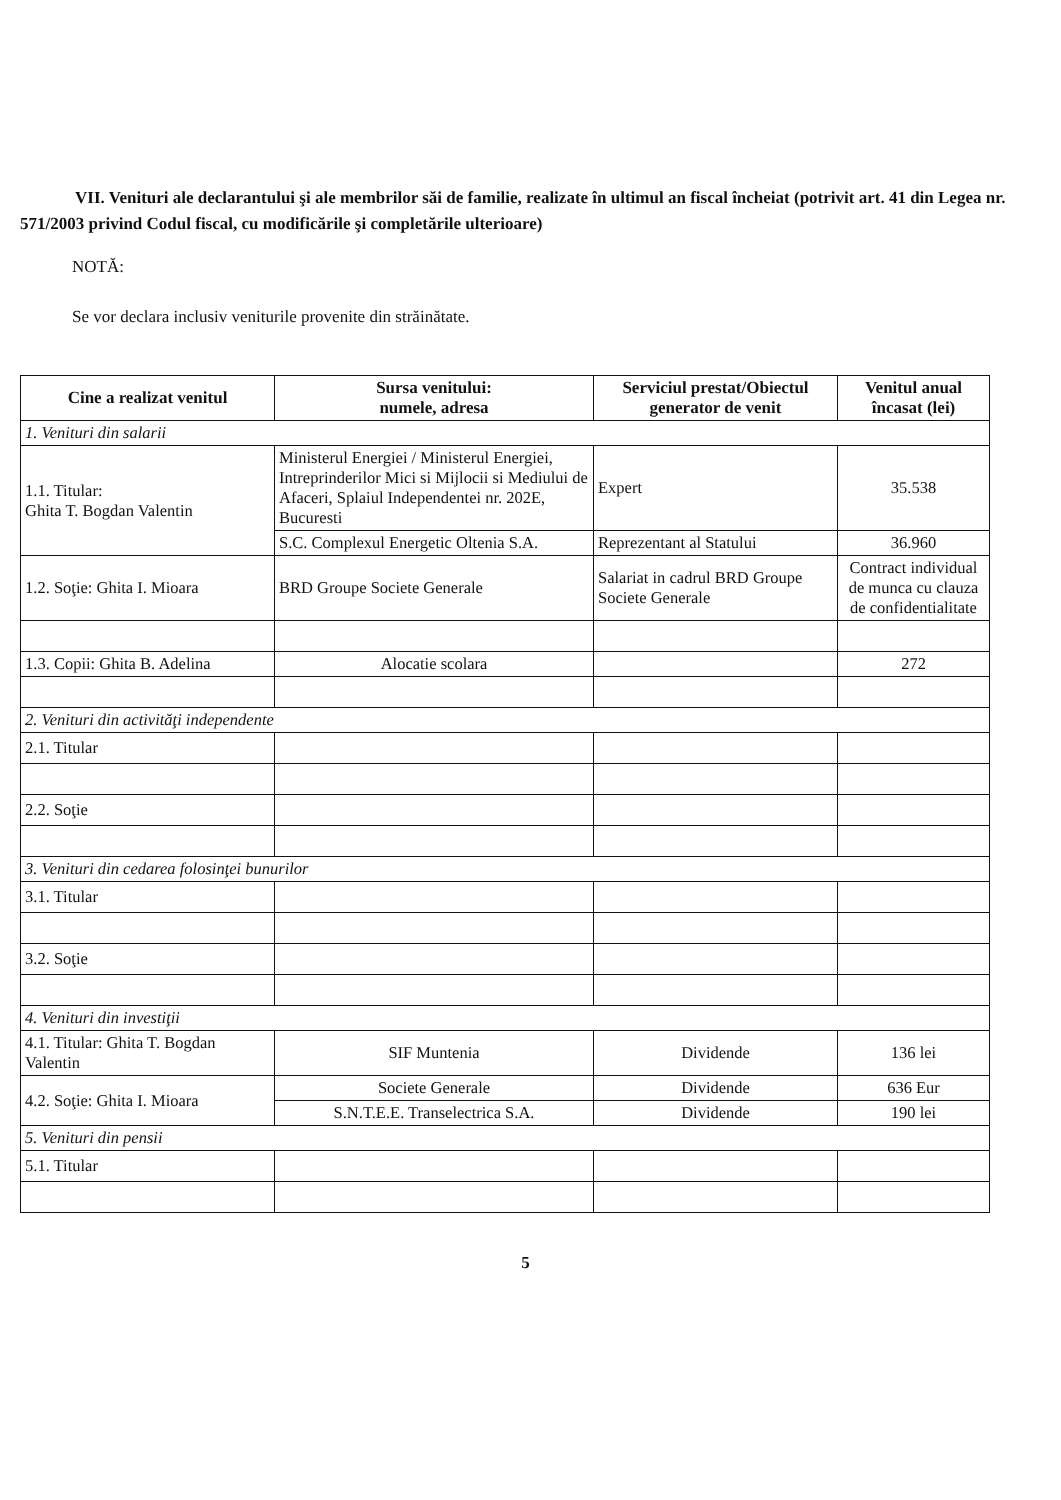VII. Venituri ale declarantului şi ale membrilor săi de familie, realizate în ultimul an fiscal încheiat (potrivit art. 41 din Legea nr. 571/2003 privind Codul fiscal, cu modificările şi completările ulterioare)
NOTĂ:
Se vor declara inclusiv veniturile provenite din străinătate.
| Cine a realizat venitul | Sursa venitului: numele, adresa | Serviciul prestat/Obiectul generator de venit | Venitul anual încasat (lei) |
| --- | --- | --- | --- |
| 1. Venituri din salarii | | | |
| 1.1. Titular: Ghita T. Bogdan Valentin | Ministerul Energiei / Ministerul Energiei, Intreprinderilor Mici si Mijlocii si Mediului de Afaceri, Splaiul Independentei nr. 202E, Bucuresti | Expert | 35.538 |
| | S.C. Complexul Energetic Oltenia S.A. | Reprezentant al Statului | 36.960 |
| 1.2. Soţie: Ghita I. Mioara | BRD Groupe Societe Generale | Salariat in cadrul BRD Groupe Societe Generale | Contract individual de munca cu clauza de confidentialitate |
| 1.3. Copii: Ghita B. Adelina | Alocatie scolara | | 272 |
| 2. Venituri din activităţi independente | | | |
| 2.1. Titular | | | |
| 2.2. Soţie | | | |
| 3. Venituri din cedarea folosinţei bunurilor | | | |
| 3.1. Titular | | | |
| 3.2. Soţie | | | |
| 4. Venituri din investiţii | | | |
| 4.1. Titular: Ghita T. Bogdan Valentin | SIF Muntenia | Dividende | 136 lei |
| 4.2. Soţie: Ghita I. Mioara | Societe Generale | Dividende | 636 Eur |
| | S.N.T.E.E. Transelectrica S.A. | Dividende | 190 lei |
| 5. Venituri din pensii | | | |
| 5.1. Titular | | | |
5